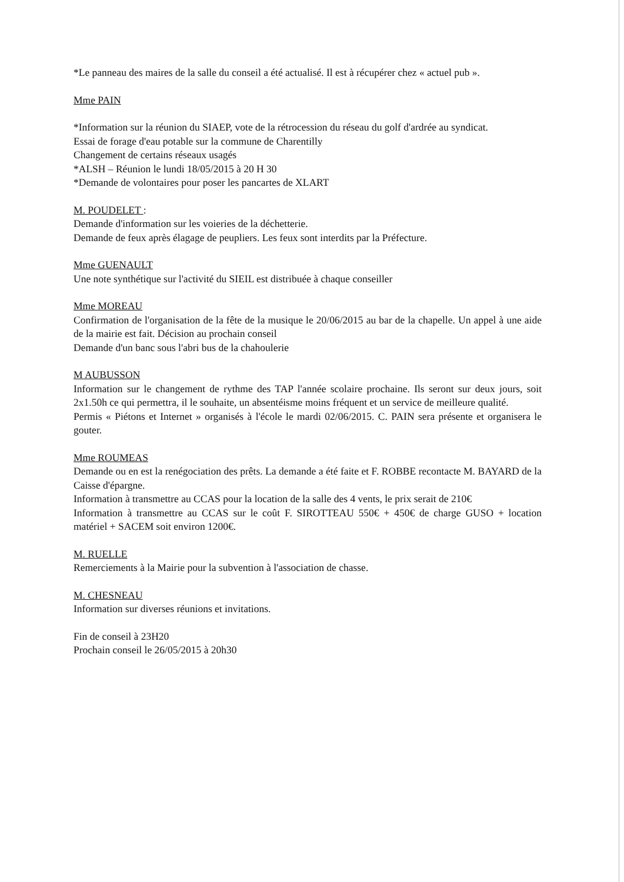*Le panneau des maires de la salle du conseil a été actualisé. Il est à récupérer chez « actuel pub ».
Mme PAIN
*Information sur la réunion du SIAEP, vote de la rétrocession du réseau du golf d'ardrée au syndicat.
Essai de forage d'eau potable sur la commune de Charentilly
Changement de certains réseaux usagés
*ALSH – Réunion le lundi 18/05/2015 à 20 H 30
*Demande de volontaires pour poser les pancartes de XLART
M. POUDELET :
Demande d'information sur les voieries de la déchetterie.
Demande de feux après élagage de peupliers. Les feux sont interdits par la Préfecture.
Mme GUENAULT
Une note synthétique sur l'activité du SIEIL est distribuée à chaque conseiller
Mme MOREAU
Confirmation de l'organisation de la fête de la musique le 20/06/2015 au bar de la chapelle. Un appel à une aide de la mairie est fait. Décision au prochain conseil
Demande d'un banc sous l'abri bus de la chahoulerie
M AUBUSSON
Information sur le changement de rythme des TAP l'année scolaire prochaine. Ils seront sur deux jours, soit 2x1.50h ce qui permettra, il le souhaite, un absentéisme moins fréquent et un service de meilleure qualité.
Permis « Piétons et Internet » organisés à l'école le mardi 02/06/2015. C. PAIN sera présente et organisera le gouter.
Mme ROUMEAS
Demande ou en est la renégociation des prêts. La demande a été faite et F. ROBBE recontacte M. BAYARD de la Caisse d'épargne.
Information à transmettre au CCAS pour la location de la salle des 4 vents, le prix serait de 210€
Information à transmettre au CCAS sur le coût F. SIROTTEAU 550€ + 450€ de charge GUSO + location matériel + SACEM soit environ 1200€.
M. RUELLE
Remerciements à la Mairie pour la subvention à l'association de chasse.
M. CHESNEAU
Information sur diverses réunions et invitations.
Fin de conseil à 23H20
Prochain conseil le 26/05/2015 à 20h30